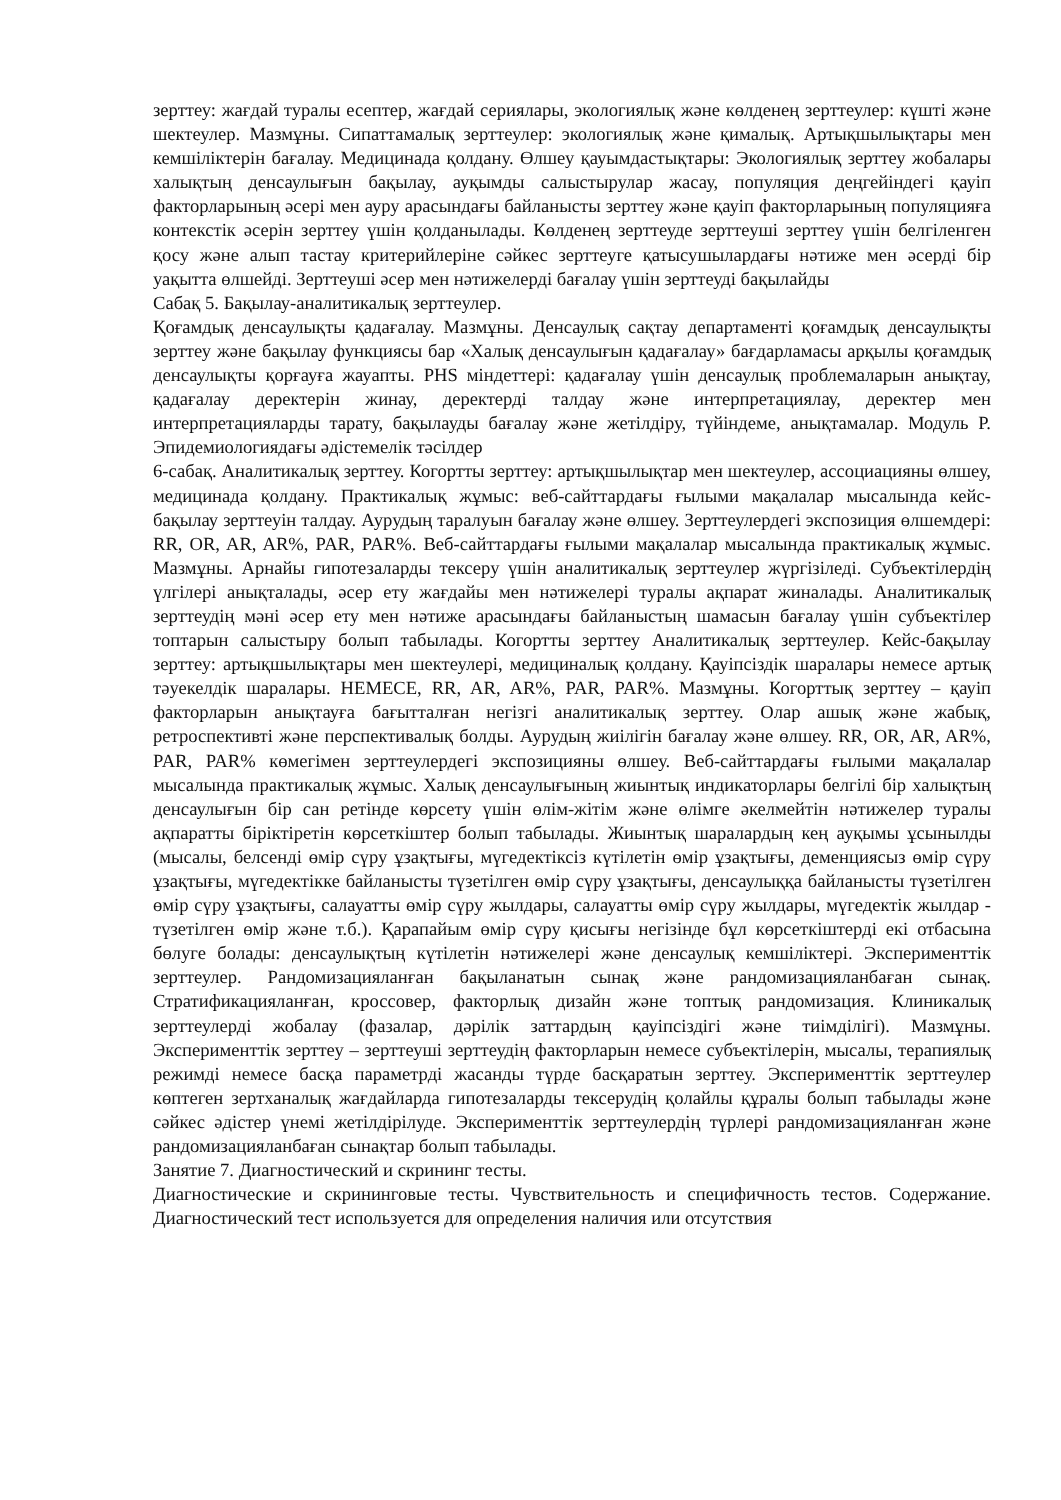зерттеу: жағдай туралы есептер, жағдай сериялары, экологиялық және көлденең зерттеулер: күшті және шектеулер. Мазмұны. Сипаттамалық зерттеулер: экологиялық және қималық. Артықшылықтары мен кемшіліктерін бағалау. Медицинада қолдану. Өлшеу қауымдастықтары: Экологиялық зерттеу жобалары халықтың денсаулығын бақылау, ауқымды салыстырулар жасау, популяция деңгейіндегі қауіп факторларының әсері мен ауру арасындағы байланысты зерттеу және қауіп факторларының популяцияға контекстік әсерін зерттеу үшін қолданылады. Көлденең зерттеуде зерттеуші зерттеу үшін белгіленген қосу және алып тастау критерийлеріне сәйкес зерттеуге қатысушылардағы нәтиже мен әсерді бір уақытта өлшейді. Зерттеуші әсер мен нәтижелерді бағалау үшін зерттеуді бақылайды
Сабақ 5. Бақылау-аналитикалық зерттеулер.
Қоғамдық денсаулықты қадағалау. Мазмұны. Денсаулық сақтау департаменті қоғамдық денсаулықты зерттеу және бақылау функциясы бар «Халық денсаулығын қадағалау» бағдарламасы арқылы қоғамдық денсаулықты қорғауға жауапты. PHS міндеттері: қадағалау үшін денсаулық проблемаларын анықтау, қадағалау деректерін жинау, деректерді талдау және интерпретациялау, деректер мен интерпретацияларды тарату, бақылауды бағалау және жетілдіру, түйіндеме, анықтамалар. Модуль Р. Эпидемиологиядағы әдістемелік тәсілдер
6-сабақ. Аналитикалық зерттеу. Когортты зерттеу: артықшылықтар мен шектеулер, ассоциацияны өлшеу, медицинада қолдану. Практикалық жұмыс: веб-сайттардағы ғылыми мақалалар мысалында кейс-бақылау зерттеуін талдау. Аурудың таралуын бағалау және өлшеу. Зерттеулердегі экспозиция өлшемдері: RR, OR, AR, AR%, PAR, PAR%. Веб-сайттардағы ғылыми мақалалар мысалында практикалық жұмыс. Мазмұны. Арнайы гипотезаларды тексеру үшін аналитикалық зерттеулер жүргізіледі. Субъектілердің үлгілері анықталады, әсер ету жағдайы мен нәтижелері туралы ақпарат жиналады. Аналитикалық зерттеудің мәні әсер ету мен нәтиже арасындағы байланыстың шамасын бағалау үшін субъектілер топтарын салыстыру болып табылады. Когортты зерттеу Аналитикалық зерттеулер. Кейс-бақылау зерттеу: артықшылықтары мен шектеулері, медициналық қолдану. Қауіпсіздік шаралары немесе артық тәуекелдік шаралары. НЕМЕСЕ, RR, AR, AR%, PAR, PAR%. Мазмұны. Когорттық зерттеу – қауіп факторларын анықтауға бағытталған негізгі аналитикалық зерттеу. Олар ашық және жабық, ретроспективті және перспективалық болды. Аурудың жиілігін бағалау және өлшеу. RR, OR, AR, AR%, PAR, PAR% көмегімен зерттеулердегі экспозицияны өлшеу. Веб-сайттардағы ғылыми мақалалар мысалында практикалық жұмыс. Халық денсаулығының жиынтық индикаторлары белгілі бір халықтың денсаулығын бір сан ретінде көрсету үшін өлім-жітім және өлімге әкелмейтін нәтижелер туралы ақпаратты біріктіретін көрсеткіштер болып табылады. Жиынтық шаралардың кең ауқымы ұсынылды (мысалы, белсенді өмір сүру ұзақтығы, мүгедектіксіз күтілетін өмір ұзақтығы, деменциясыз өмір сүру ұзақтығы, мүгедектікке байланысты түзетілген өмір сүру ұзақтығы, денсаулыққа байланысты түзетілген өмір сүру ұзақтығы, салауатты өмір сүру жылдары, салауатты өмір сүру жылдары, мүгедектік жылдар - түзетілген өмір және т.б.). Қарапайым өмір сүру қисығы негізінде бұл көрсеткіштерді екі отбасына бөлуге болады: денсаулықтың күтілетін нәтижелері және денсаулық кемшіліктері. Эксперименттік зерттеулер. Рандомизацияланған бақыланатын сынақ және рандомизацияланбаған сынақ. Стратификацияланған, кроссовер, факторлық дизайн және топтық рандомизация. Клиникалық зерттеулерді жобалау (фазалар, дәрілік заттардың қауіпсіздігі және тиімділігі). Мазмұны. Эксперименттік зерттеу – зерттеуші зерттеудің факторларын немесе субъектілерін, мысалы, терапиялық режимді немесе басқа параметрді жасанды түрде басқаратын зерттеу. Эксперименттік зерттеулер көптеген зертханалық жағдайларда гипотезаларды тексерудің қолайлы құралы болып табылады және сәйкес әдістер үнемі жетілдірілуде. Эксперименттік зерттеулердің түрлері рандомизацияланған және рандомизацияланбаған сынақтар болып табылады.
Занятие 7. Диагностический и скрининг тесты.
Диагностические и скрининговые тесты. Чувствительность и специфичность тестов. Содержание. Диагностический тест используется для определения наличия или отсутствия